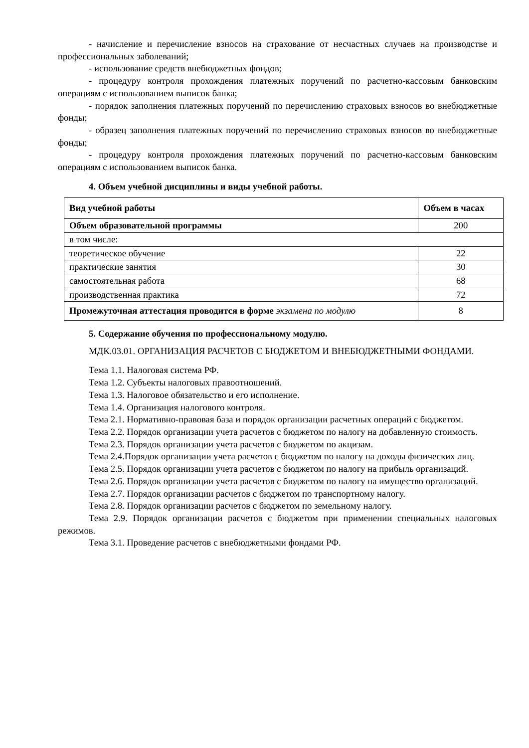- начисление и перечисление взносов на страхование от несчастных случаев на производстве и профессиональных заболеваний;
- использование средств внебюджетных фондов;
- процедуру контроля прохождения платежных поручений по расчетно-кассовым банковским операциям с использованием выписок банка;
- порядок заполнения платежных поручений по перечислению страховых взносов во внебюджетные фонды;
- образец заполнения платежных поручений по перечислению страховых взносов во внебюджетные фонды;
- процедуру контроля прохождения платежных поручений по расчетно-кассовым банковским операциям с использованием выписок банка.
4. Объем учебной дисциплины и виды учебной работы.
| Вид учебной работы | Объем в часах |
| --- | --- |
| Объем образовательной программы | 200 |
| в том числе: | |
| теоретическое обучение | 22 |
| практические занятия | 30 |
| самостоятельная работа | 68 |
| производственная практика | 72 |
| Промежуточная аттестация проводится в форме экзамена по модулю | 8 |
5. Содержание обучения по профессиональному модулю.
МДК.03.01. ОРГАНИЗАЦИЯ РАСЧЕТОВ С БЮДЖЕТОМ И ВНЕБЮДЖЕТНЫМИ ФОНДАМИ.
Тема 1.1. Налоговая система РФ.
Тема 1.2. Субъекты налоговых правоотношений.
Тема 1.3. Налоговое обязательство и его исполнение.
Тема 1.4. Организация налогового контроля.
Тема 2.1. Нормативно-правовая база и порядок организации расчетных операций с бюджетом.
Тема 2.2. Порядок организации учета расчетов с бюджетом по налогу на добавленную стоимость.
Тема 2.3. Порядок организации учета расчетов с бюджетом по акцизам.
Тема 2.4.Порядок организации учета расчетов с бюджетом по налогу на доходы физических лиц.
Тема 2.5. Порядок организации учета расчетов с бюджетом по налогу на прибыль организаций.
Тема 2.6. Порядок организации учета расчетов с бюджетом по налогу на имущество организаций.
Тема 2.7. Порядок организации расчетов с бюджетом по транспортному налогу.
Тема 2.8. Порядок организации расчетов с бюджетом по земельному налогу.
Тема 2.9. Порядок организации расчетов с бюджетом при применении специальных налоговых режимов.
Тема 3.1. Проведение расчетов с внебюджетными фондами РФ.